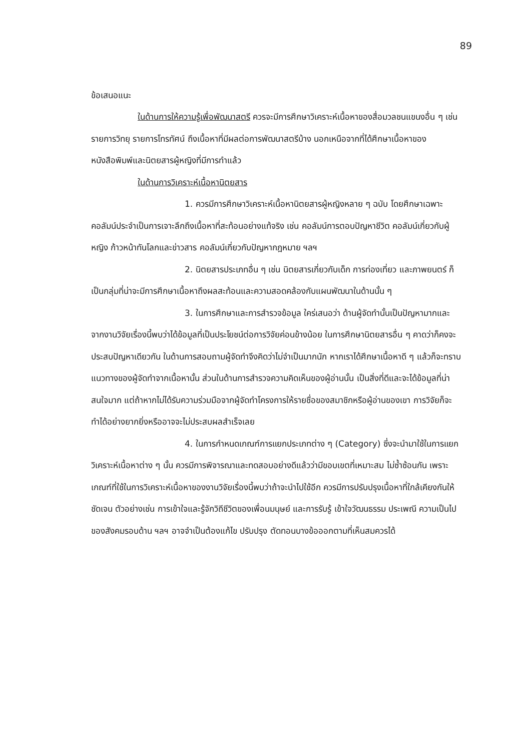89
ข้อเสนอแนะ
ในด้านการให้ความรู้เพื่อพัฒนาสตรี ควรจะมีการศึกษาวิเคราะห์เนื้อหาของสื่อมวลชนแขนงอื่น ๆ เช่น รายการวิทยุ รายการโทรทัศน์ ถึงเนื้อหาที่มีผลต่อการพัฒนาสตรีบ้าง นอกเหนือจากที่ได้ศึกษาเนื้อหาของหนังสือพิมพ์และนิตยสารผู้หญิงที่มีการทำแล้ว
ในด้านการวิเคราะห์เนื้อหานิตยสาร
1. ควรมีการศึกษาวิเคราะห์เนื้อหานิตยสารผู้หญิงหลาย ๆ ฉบับ โดยศึกษาเฉพาะคอลัมน์ประจำเป็นการเจาะลึกถึงเนื้อหาที่สะท้อนอย่างแท้จริง เช่น คอลัมน์การตอบปัญหาชีวิต คอลัมน์เกี่ยวกับผู้หญิง ก้าวหน้าทันโลกและข่าวสาร คอลัมน์เกี่ยวกับปัญหากฎหมาย ฯลฯ
2. นิตยสารประเภทอื่น ๆ เช่น นิตยสารเกี่ยวกับเด็ก การท่องเที่ยว และภาพยนตร์ ก็เป็นกลุ่มที่น่าจะมีการศึกษาเนื้อหาถึงผลสะท้อนและความสอดคล้องกับแผนพัฒนาในด้านนั้น ๆ
3. ในการศึกษาและการสำรวจข้อมูล ใคร่เสนอว่า ด้านผู้จัดทำนั้นเป็นปัญหามากและจากงานวิจัยเรื่องนี้พบว่าได้ข้อมูลที่เป็นประโยชน์ต่อการวิจัยค่อนข้างน้อย ในการศึกษานิตยสารอื่น ๆ คาดว่าก็คงจะประสบปัญหาเดียวกัน ในด้านการสอบถามผู้จัดทำจึงคิดว่าไม่จำเป็นมากนัก หากเราได้ศึกษาเนื้อหาดี ๆ แล้วก็จะทราบแนวทางของผู้จัดทำจากเนื้อหานั้น ส่วนในด้านการสำรวจความคิดเห็นของผู้อ่านนั้น เป็นสิ่งที่ดีและจะได้ข้อมูลที่น่าสนใจมาก แต่ถ้าหากไม่ได้รับความร่วมมือจากผู้จัดทำโครงการให้รายชื่อของสมาชิกหรือผู้อ่านของเขา การวิจัยก็จะทำได้อย่างยากยิ่งหรืออาจจะไม่ประสบผลสำเร็จเลย
4. ในการกำหนดเกณฑ์การแยกประเภทต่าง ๆ (Category) ซึ่งจะนำมาใช้ในการแยกวิเคราะห์เนื้อหาต่าง ๆ นั้น ควรมีการพิจารณาและทดสอบอย่างดีแล้วว่ามีขอบเขตที่เหมาะสม ไม่ซ้ำซ้อนกัน เพราะเกณฑ์ที่ใช้ในการวิเคราะห์เนื้อหาของงานวิจัยเรื่องนี้พบว่าถ้าจะนำไปใช้อีก ควรมีการปรับปรุงเนื้อหาที่ใกล้เคียงกันให้ชัดเจน ตัวอย่างเช่น การเข้าใจและรู้จักวิถีชีวิตของเพื่อนมนุษย์ และการรับรู้ เข้าใจวัฒนธรรม ประเพณี ความเป็นไปของสังคมรอบด้าน ฯลฯ อาจจำเป็นต้องแก้ไข ปรับปรุง ตัดทอนบางข้อออกตามที่เห็นสมควรได้